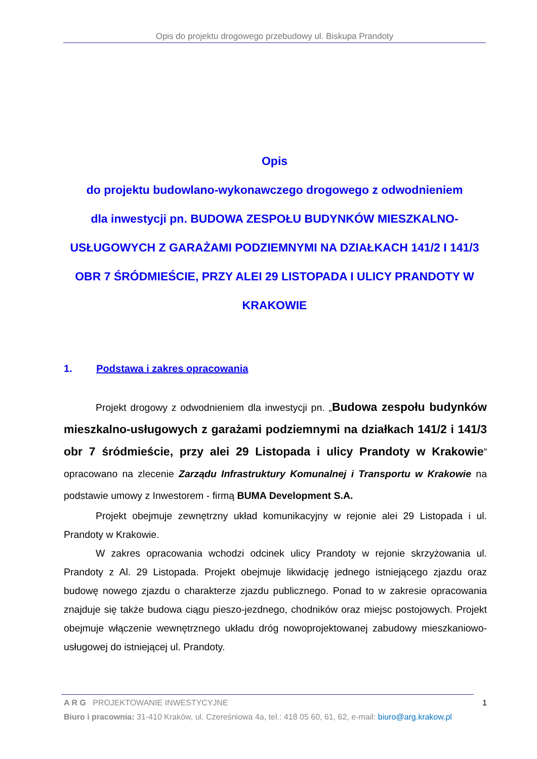Opis do projektu drogowego przebudowy ul. Biskupa Prandoty
Opis
do projektu budowlano-wykonawczego drogowego z odwodnieniem
dla inwestycji pn. BUDOWA ZESPOŁU BUDYNKÓW MIESZKALNO-USŁUGOWYCH Z GARAŻAMI PODZIEMNYMI NA DZIAŁKACH 141/2 I 141/3 OBR 7 ŚRÓDMIEŚCIE, PRZY ALEI 29 LISTOPADA I ULICY PRANDOTY W KRAKOWIE
1. Podstawa i zakres opracowania
Projekt drogowy z odwodnieniem dla inwestycji pn. „Budowa zespołu budynków mieszkalno-usługowych z garażami podziemnymi na działkach 141/2 i 141/3 obr 7 śródmieście, przy alei 29 Listopada i ulicy Prandoty w Krakowie” opracowano na zlecenie Zarządu Infrastruktury Komunalnej i Transportu w Krakowie na podstawie umowy z Inwestorem - firmą BUMA Development S.A.
Projekt obejmuje zewnętrzny układ komunikacyjny w rejonie alei 29 Listopada i ul. Prandoty w Krakowie.
W zakres opracowania wchodzi odcinek ulicy Prandoty w rejonie skrzyżowania ul. Prandoty z Al. 29 Listopada. Projekt obejmuje likwidację jednego istniejącego zjazdu oraz budowę nowego zjazdu o charakterze zjazdu publicznego. Ponad to w zakresie opracowania znajduje się także budowa ciągu pieszo-jezdnego, chodników oraz miejsc postojowych. Projekt obejmuje włączenie wewnętrznego układu dróg nowoprojektowanej zabudowy mieszkaniowo-usługowej do istniejącej ul. Prandoty.
A R G PROJEKTOWANIE INWESTYCYJNE 1
Biuro i pracownia: 31-410 Kraków, ul. Czereśniowa 4a, tel.: 418 05 60, 61, 62, e-mail: biuro@arg.krakow.pl